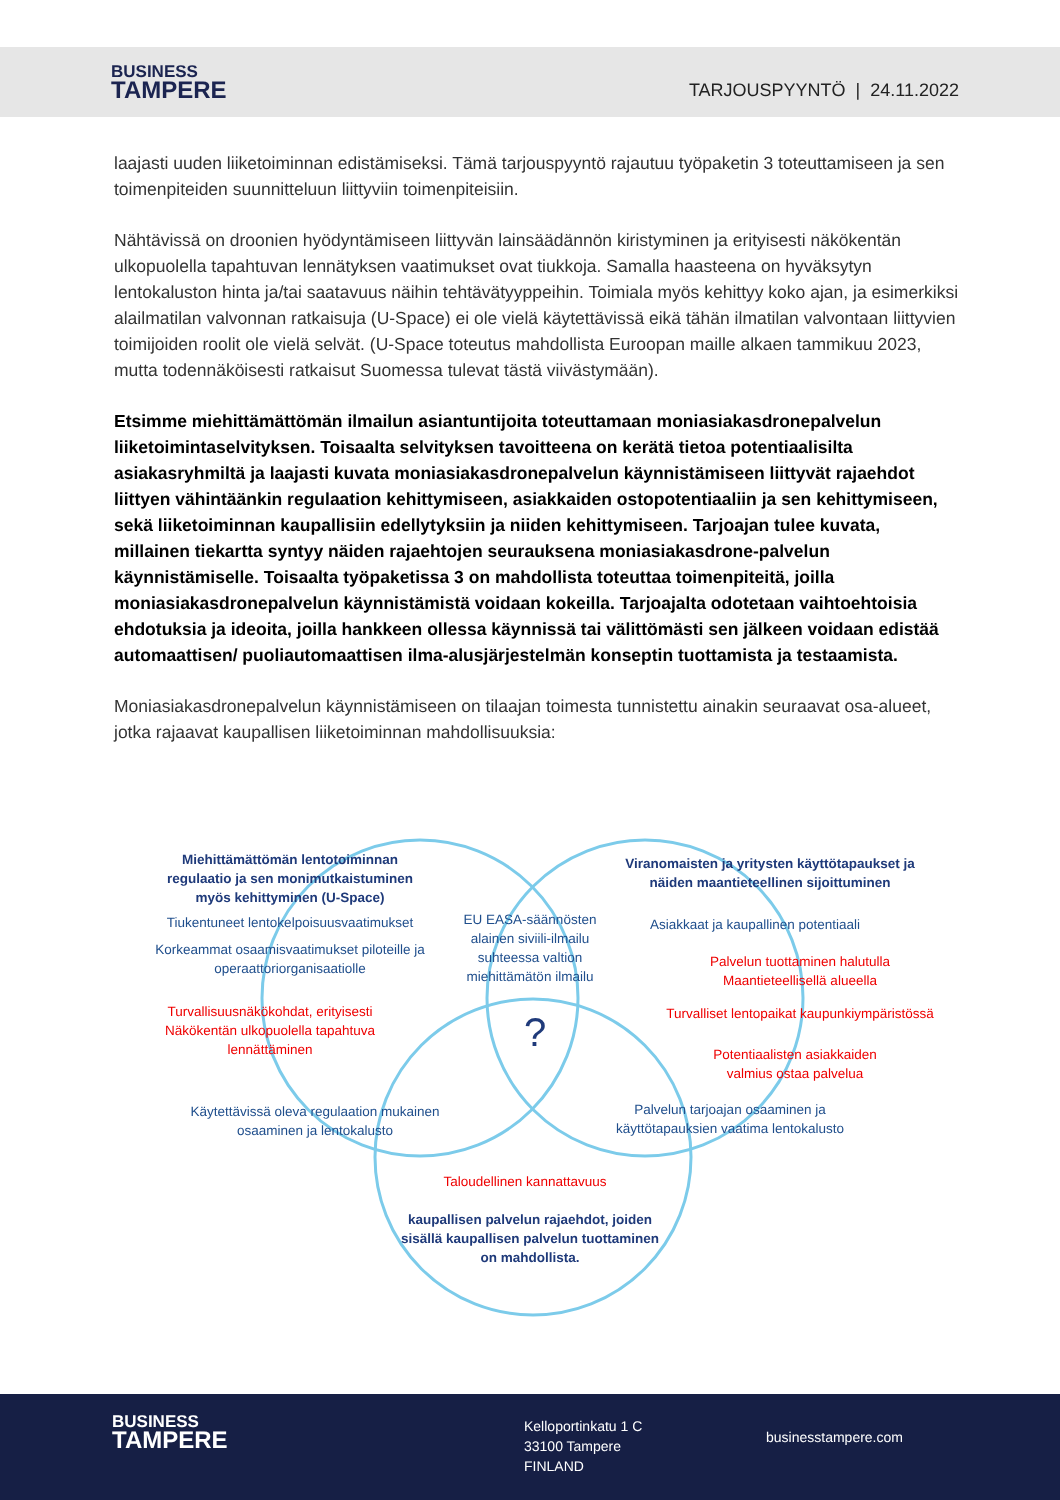BUSINESS
TAMPERE
TARJOUSPYYNTÖ | 24.11.2022
laajasti uuden liiketoiminnan edistämiseksi. Tämä tarjouspyyntö rajautuu työpaketin 3 toteuttamiseen ja sen toimenpiteiden suunnitteluun liittyviin toimenpiteisiin.
Nähtävissä on droonien hyödyntämiseen liittyvän lainsäädännön kiristyminen ja erityisesti näkökentän ulkopuolella tapahtuvan lennätyksen vaatimukset ovat tiukkoja. Samalla haasteena on hyväksytyn lentokaluston hinta ja/tai saatavuus näihin tehtävätyyppeihin. Toimiala myös kehittyy koko ajan, ja esimerkiksi alailmatilan valvonnan ratkaisuja (U-Space) ei ole vielä käytettävissä eikä tähän ilmatilan valvontaan liittyvien toimijoiden roolit ole vielä selvät. (U-Space toteutus mahdollista Euroopan maille alkaen tammikuu 2023, mutta todennäköisesti ratkaisut Suomessa tulevat tästä viivästymään).
Etsimme miehittämättömän ilmailun asiantuntijoita toteuttamaan moniasiakasdronepalvelun liiketoimintaselvityksen. Toisaalta selvityksen tavoitteena on kerätä tietoa potentiaalisilta asiakasryhmiltä ja laajasti kuvata moniasiakasdronepalvelun käynnistämiseen liittyvät rajaehdot liittyen vähintäänkin regulaation kehittymiseen, asiakkaiden ostopotentiaaliin ja sen kehittymiseen, sekä liiketoiminnan kaupallisiin edellytyksiin ja niiden kehittymiseen. Tarjoajan tulee kuvata, millainen tiekartta syntyy näiden rajaehtojen seurauksena moniasiakasdrone-palvelun käynnistämiselle. Toisaalta työpaketissa 3 on mahdollista toteuttaa toimenpiteitä, joilla moniasiakasdronepalvelun käynnistämistä voidaan kokeilla. Tarjoajalta odotetaan vaihtoehtoisia ehdotuksia ja ideoita, joilla hankkeen ollessa käynnissä tai välittömästi sen jälkeen voidaan edistää automaattisen/ puoliautomaattisen ilma-alusjärjestelmän konseptin tuottamista ja testaamista.
Moniasiakasdronepalvelun käynnistämiseen on tilaajan toimesta tunnistettu ainakin seuraavat osa-alueet, jotka rajaavat kaupallisen liiketoiminnan mahdollisuuksia:
Miehittämättömän lentotoiminnan regulaatio ja sen monimutkaistuminen myös kehittyminen (U-Space)
Tiukentuneet lentokelpoisuusvaatimukset
Korkeammat osaamisvaatimukset piloteille ja operaattoriorganisaatiolle
Turvallisuusnäkökohdat, erityisesti Näkökentän ulkopuolella tapahtuva lennättäminen
Käytettävissä oleva regulaation mukainen osaaminen ja lentokalusto
EU EASA-säännösten alainen siviili-ilmailu suhteessa valtion miehittämätön ilmailu
?
Viranomaisten ja yritysten käyttötapaukset ja näiden maantieteellinen sijoittuminen
Asiakkaat ja kaupallinen potentiaali
Palvelun tuottaminen halutulla Maantieteellisellä alueella
Turvalliset lentopaikat kaupunkiympäristössä
Potentiaalisten asiakkaiden valmius ostaa palvelua
Palvelun tarjoajan osaaminen ja käyttötapauksien vaatima lentokalusto
Taloudellinen kannattavuus
kaupallisen palvelun rajaehdot, joiden sisällä kaupallisen palvelun tuottaminen on mahdollista.
BUSINESS
TAMPERE
Kelloportinkatu 1 C
33100 Tampere
FINLAND
businesstampere.com